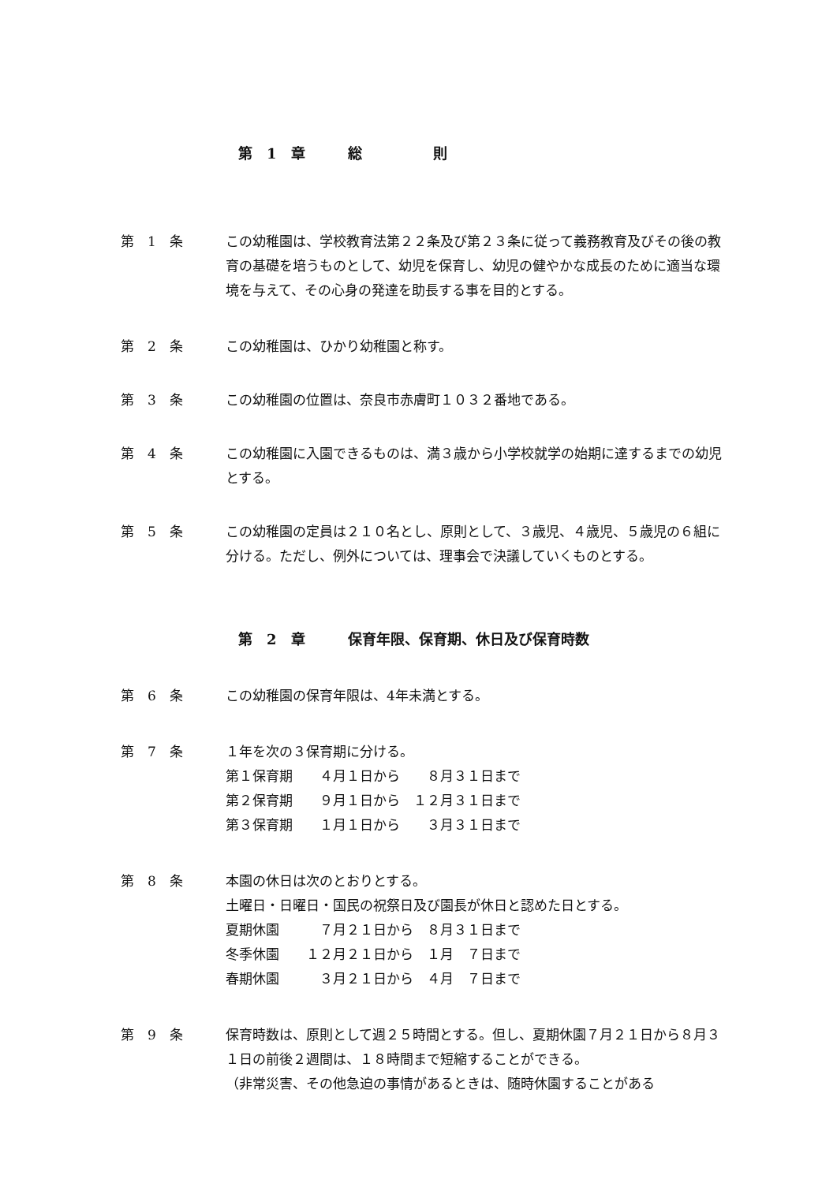第　1　章　　　総　　　　　則
第　1　条 この幼稚園は、学校教育法第２２条及び第２３条に従って義務教育及びその後の教育の基礎を培うものとして、幼児を保育し、幼児の健やかな成長のために適当な環境を与えて、その心身の発達を助長する事を目的とする。
第　2　条 この幼稚園は、ひかり幼稚園と称す。
第　3　条 この幼稚園の位置は、奈良市赤膚町１０３２番地である。
第　4　条 この幼稚園に入園できるものは、満３歳から小学校就学の始期に達するまでの幼児とする。
第　5　条 この幼稚園の定員は２１０名とし、原則として、３歳児、４歳児、５歳児の６組に分ける。ただし、例外については、理事会で決議していくものとする。
第　2　章　　　保育年限、保育期、休日及び保育時数
第　6　条 この幼稚園の保育年限は、4年未満とする。
第　7　条 １年を次の３保育期に分ける。
第１保育期　　４月１日から　　８月３１日まで
第２保育期　　９月１日から　１２月３１日まで
第３保育期　　１月１日から　　３月３１日まで
第　8　条 本園の休日は次のとおりとする。
土曜日・日曜日・国民の祝祭日及び園長が休日と認めた日とする。
夏期休園　　　７月２１日から　８月３１日まで
冬季休園　　１２月２１日から　１月　７日まで
春期休園　　　３月２１日から　４月　７日まで
第　9　条 保育時数は、原則として週２５時間とする。但し、夏期休園７月２１日から８月３１日の前後２週間は、１８時間まで短縮することができる。
（非常災害、その他急迫の事情があるときは、随時休園することがある